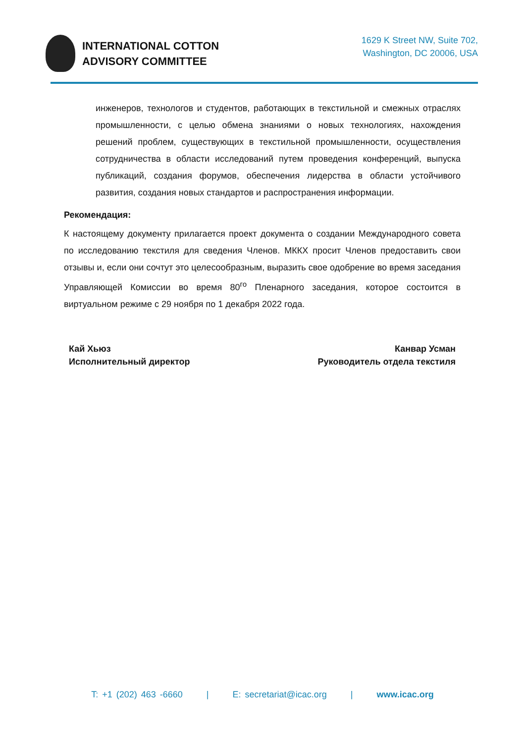INTERNATIONAL COTTON
ADVISORY COMMITTEE
1629 K Street NW, Suite 702,
Washington, DC 20006, USA
инженеров, технологов и студентов, работающих в текстильной и смежных отраслях промышленности, с целью обмена знаниями о новых технологиях, нахождения решений проблем, существующих в текстильной промышленности, осуществления сотрудничества в области исследований путем проведения конференций, выпуска публикаций, создания форумов, обеспечения лидерства в области устойчивого развития, создания новых стандартов и распространения информации.
Рекомендация:
К настоящему документу прилагается проект документа о создании Международного совета по исследованию текстиля для сведения Членов. МККХ просит Членов предоставить свои отзывы и, если они сочтут это целесообразным, выразить свое одобрение во время заседания Управляющей Комиссии во время 80<sup>го</sup> Пленарного заседания, которое состоится в виртуальном режиме с 29 ноября по 1 декабря 2022 года.
Кай Хьюз
Исполнительный директор
Канвар Усман
Руководитель отдела текстиля
T: +1 (202) 463 -6660 | E: secretariat@icac.org | www.icac.org